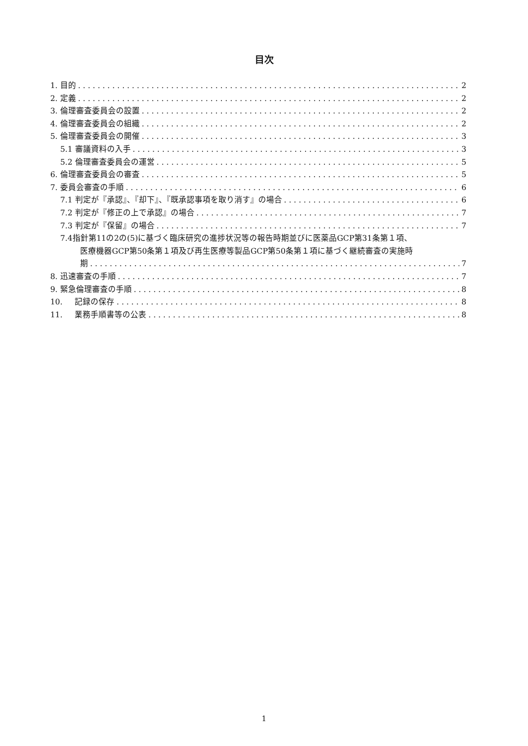目次
1. 目的 2
2. 定義 2
3. 倫理審査委員会の設置 2
4. 倫理審査委員会の組織 2
5. 倫理審査委員会の開催 3
5.1 審議資料の入手 3
5.2 倫理審査委員会の運営 5
6. 倫理審査委員会の審査 5
7. 委員会審査の手順 6
7.1 判定が『承認』、『却下』、『既承認事項を取り消す』の場合 6
7.2 判定が『修正の上で承認』の場合 7
7.3 判定が『保留』の場合 7
7.4指針第11の2の(5)に基づく臨床研究の進捗状況等の報告時期並びに医薬品GCP第31条第１項、
医療機器GCP第50条第１項及び再生医療等製品GCP第50条第１項に基づく継続審査の実施時
期 7
8. 迅速審査の手順 7
9. 緊急倫理審査の手順 8
10. 記録の保存 8
11. 業務手順書等の公表 8
1